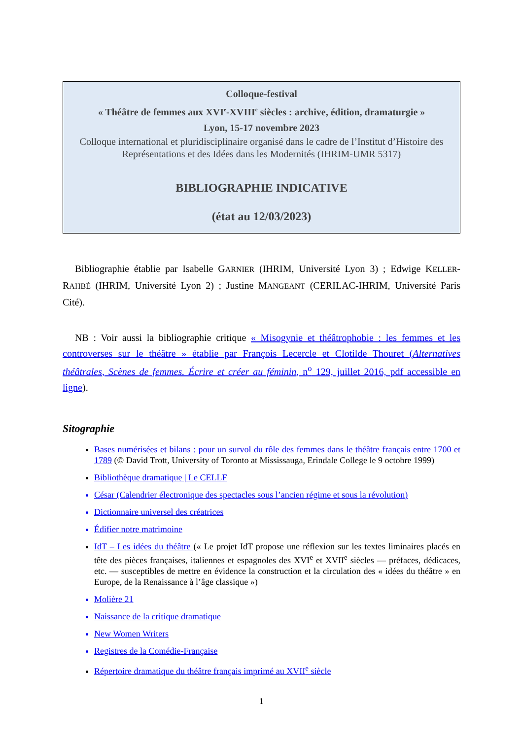Colloque-festival
« Théâtre de femmes aux XVI<sup>e</sup>-XVIII<sup>e</sup> siècles : archive, édition, dramaturgie »
Lyon, 15-17 novembre 2023
Colloque international et pluridisciplinaire organisé dans le cadre de l’Institut d’Histoire des Représentations et des Idées dans les Modernités (IHRIM-UMR 5317)
BIBLIOGRAPHIE INDICATIVE
(état au 12/03/2023)
Bibliographie établie par Isabelle GARNIER (IHRIM, Université Lyon 3) ; Edwige KELLER-RAHBÉ (IHRIM, Université Lyon 2) ; Justine MANGEANT (CERILAC-IHRIM, Université Paris Cité).
NB : Voir aussi la bibliographie critique « Misogynie et théâtrophobie : les femmes et les controverses sur le théâtre » établie par François Lecercle et Clotilde Thouret (Alternatives théâtrales, Scènes de femmes. Écrire et créer au féminin, n<sup>o</sup> 129, juillet 2016, pdf accessible en ligne).
Sitographie
Bases numérisées et bilans : pour un survol du rôle des femmes dans le théâtre français entre 1700 et 1789 (© David Trott, University of Toronto at Mississauga, Erindale College le 9 octobre 1999)
Bibliothèque dramatique | Le CELLF
César (Calendrier électronique des spectacles sous l’ancien régime et sous la révolution)
Dictionnaire universel des créatrices
Édifier notre matrimoine
IdT – Les idées du théâtre (« Le projet IdT propose une réflexion sur les textes liminaires placés en tête des pièces françaises, italiennes et espagnoles des XVI<sup>e</sup> et XVII<sup>e</sup> siècles — préfaces, dédicaces, etc. — susceptibles de mettre en évidence la construction et la circulation des « idées du théâtre » en Europe, de la Renaissance à l’âge classique »)
Molière 21
Naissance de la critique dramatique
New Women Writers
Registres de la Comédie-Française
Répertoire dramatique du théâtre français imprimé au XVII<sup>e</sup> siècle
1